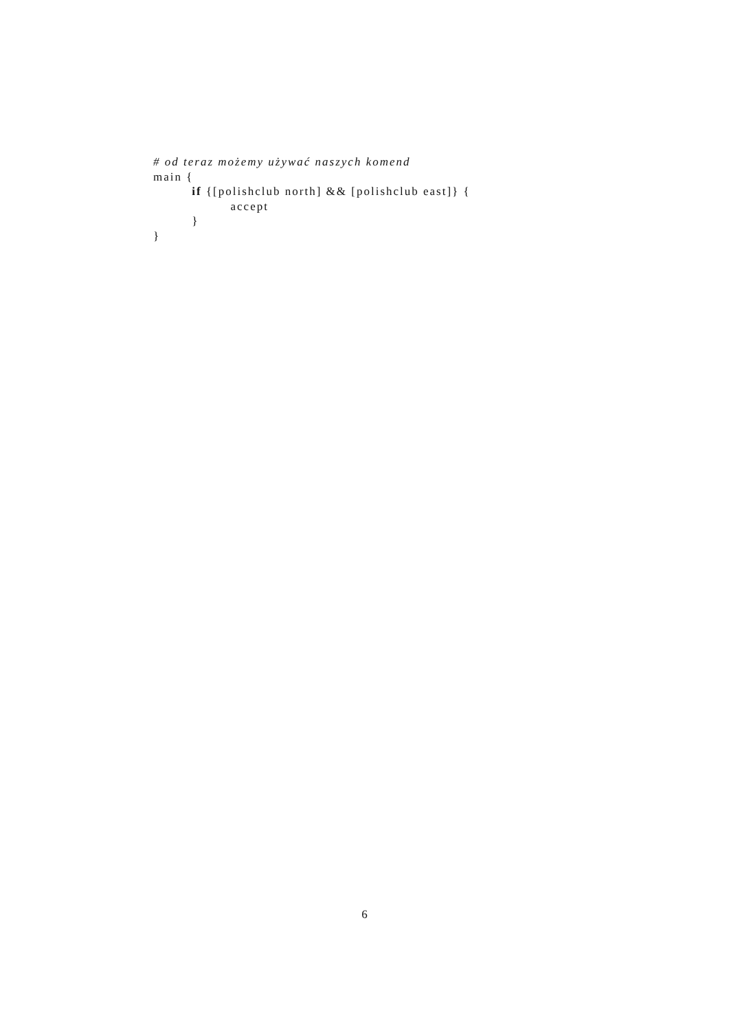# od teraz możemy używać naszych komend
main {
if {[polishclub north] && [polishclub east]} {
accept
}
}
6